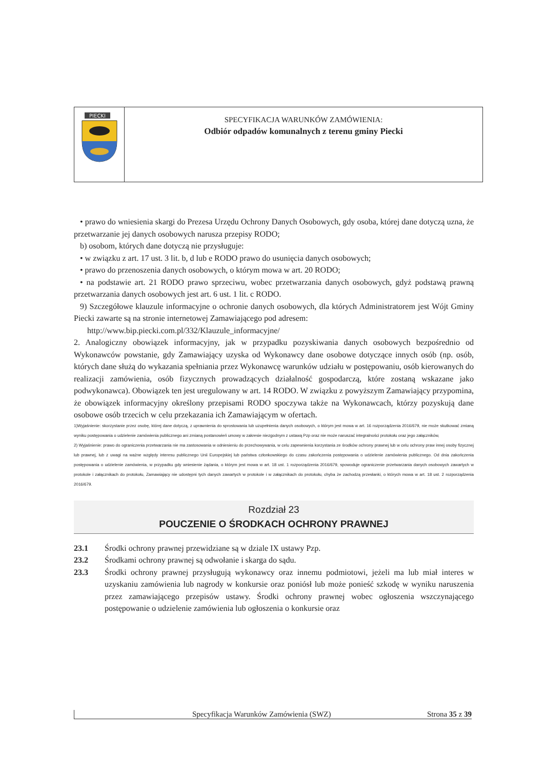PIECKI
SPECYFIKACJA WARUNKÓW ZAMÓWIENIA:
Odbiór odpadów komunalnych z terenu gminy Piecki
• prawo do wniesienia skargi do Prezesa Urzędu Ochrony Danych Osobowych, gdy osoba, której dane dotyczą uzna, że przetwarzanie jej danych osobowych narusza przepisy RODO;
b) osobom, których dane dotyczą nie przysługuje:
• w związku z art. 17 ust. 3 lit. b, d lub e RODO prawo do usunięcia danych osobowych;
• prawo do przenoszenia danych osobowych, o którym mowa w art. 20 RODO;
• na podstawie art. 21 RODO prawo sprzeciwu, wobec przetwarzania danych osobowych, gdyż podstawą prawną przetwarzania danych osobowych jest art. 6 ust. 1 lit. c RODO.
9) Szczegółowe klauzule informacyjne o ochronie danych osobowych, dla których Administratorem jest Wójt Gminy Piecki zawarte są na stronie internetowej Zamawiającego pod adresem:
http://www.bip.piecki.com.pl/332/Klauzule_informacyjne/
2. Analogiczny obowiązek informacyjny, jak w przypadku pozyskiwania danych osobowych bezpośrednio od Wykonawców powstanie, gdy Zamawiający uzyska od Wykonawcy dane osobowe dotyczące innych osób (np. osób, których dane służą do wykazania spełniania przez Wykonawcę warunków udziału w postępowaniu, osób kierowanych do realizacji zamówienia, osób fizycznych prowadzących działalność gospodarczą, które zostaną wskazane jako podwykonawca). Obowiązek ten jest uregulowany w art. 14 RODO. W związku z powyższym Zamawiający przypomina, że obowiązek informacyjny określony przepisami RODO spoczywa także na Wykonawcach, którzy pozyskują dane osobowe osób trzecich w celu przekazania ich Zamawiającym w ofertach.
1)Wyjaśnienie: skorzystanie przez osobę, której dane dotyczą, z uprawnienia do sprostowania lub uzupełnienia danych osobowych, o którym jest mowa w art. 16 rozporządzenia 2016/679, nie może skutkować zmianą wyniku postępowania o udzielenie zamówienia publicznego ani zmianą postanowień umowy w zakresie niezgodnym z ustawą Pzp oraz nie może naruszać integralności protokołu oraz jego załączników,
2) Wyjaśnienie: prawo do ograniczenia przetwarzania nie ma zastosowania w odniesieniu do przechowywania, w celu zapewnienia korzystania ze środków ochrony prawnej lub w celu ochrony praw innej osoby fizycznej lub prawnej, lub z uwagi na ważne względy interesu publicznego Unii Europejskiej lub państwa członkowskiego do czasu zakończenia postępowania o udzielenie zamówienia publicznego. Od dnia zakończenia postępowania o udzielenie zamówienia, w przypadku gdy wniesienie żądania, o którym jest mowa w art. 18 ust. 1 rozporządzenia 2016/679, spowoduje ograniczenie przetwarzania danych osobowych zawartych w protokole i załącznikach do protokołu, Zamawiający nie udostępni tych danych zawartych w protokole i w załącznikach do protokołu, chyba że zachodzą przesłanki, o których mowa w art. 18 ust. 2 rozporządzenia 2016/679.
Rozdział 23
POUCZENIE O ŚRODKACH OCHRONY PRAWNEJ
23.1 Środki ochrony prawnej przewidziane są w dziale IX ustawy Pzp.
23.2 Środkami ochrony prawnej są odwołanie i skarga do sądu.
23.3 Środki ochrony prawnej przysługują wykonawcy oraz innemu podmiotowi, jeżeli ma lub miał interes w uzyskaniu zamówienia lub nagrody w konkursie oraz poniósł lub może ponieść szkodę w wyniku naruszenia przez zamawiającego przepisów ustawy. Środki ochrony prawnej wobec ogłoszenia wszczynającego postępowanie o udzielenie zamówienia lub ogłoszenia o konkursie oraz
Specyfikacja Warunków Zamówienia (SWZ) Strona 35 z 39